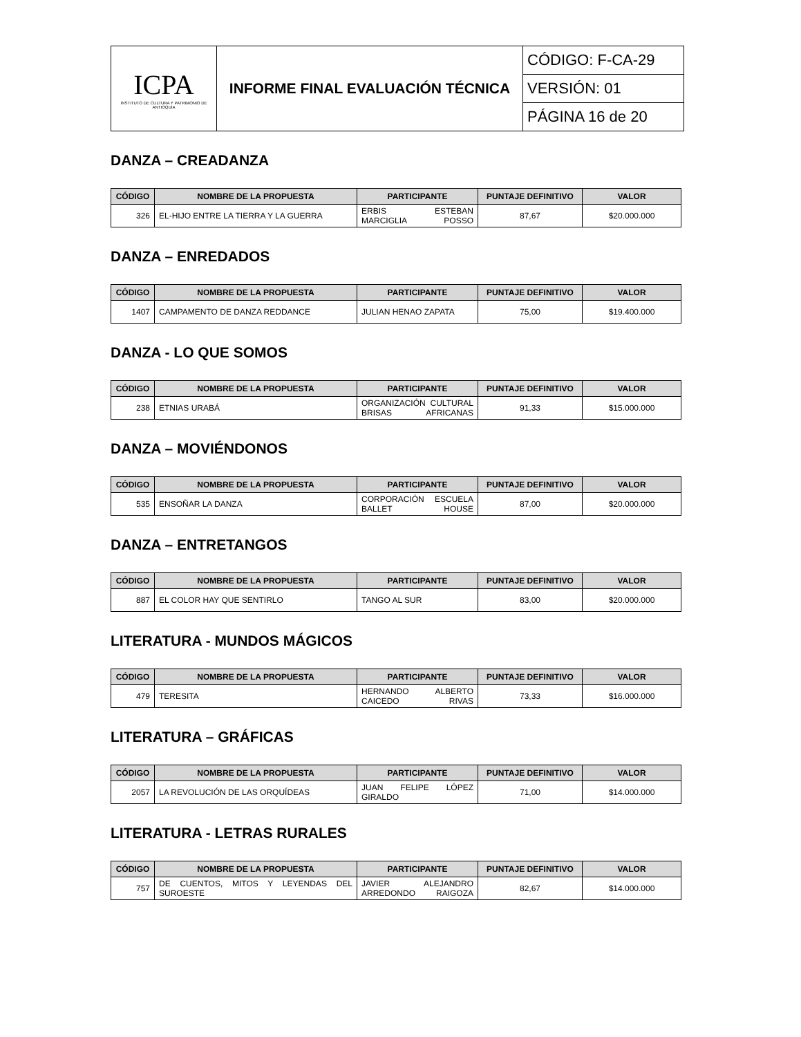| ICPA INSTITUTO DE CULTURA Y PATRIMONIO DE ANTIOQUIA | INFORME FINAL EVALUACIÓN TÉCNICA | CÓDIGO: F-CA-29 |
| | | VERSIÓN: 01 |
| | | PÁGINA 16 de 20 |
DANZA – CREADANZA
| CÓDIGO | NOMBRE DE LA PROPUESTA | PARTICIPANTE | PUNTAJE DEFINITIVO | VALOR |
| --- | --- | --- | --- | --- |
| 326 | EL-HIJO ENTRE LA TIERRA Y LA GUERRA | ERBIS ESTEBAN MARCIGLIA POSSO | 87,67 | $20.000.000 |
DANZA – ENREDADOS
| CÓDIGO | NOMBRE DE LA PROPUESTA | PARTICIPANTE | PUNTAJE DEFINITIVO | VALOR |
| --- | --- | --- | --- | --- |
| 1407 | CAMPAMENTO DE DANZA REDDANCE | JULIAN HENAO ZAPATA | 75,00 | $19.400.000 |
DANZA - LO QUE SOMOS
| CÓDIGO | NOMBRE DE LA PROPUESTA | PARTICIPANTE | PUNTAJE DEFINITIVO | VALOR |
| --- | --- | --- | --- | --- |
| 238 | ETNIAS URABÁ | ORGANIZACIÓN CULTURAL BRISAS AFRICANAS | 91,33 | $15.000.000 |
DANZA – MOVIÉNDONOS
| CÓDIGO | NOMBRE DE LA PROPUESTA | PARTICIPANTE | PUNTAJE DEFINITIVO | VALOR |
| --- | --- | --- | --- | --- |
| 535 | ENSOÑAR LA DANZA | CORPORACIÓN ESCUELA BALLET HOUSE | 87,00 | $20.000.000 |
DANZA – ENTRETANGOS
| CÓDIGO | NOMBRE DE LA PROPUESTA | PARTICIPANTE | PUNTAJE DEFINITIVO | VALOR |
| --- | --- | --- | --- | --- |
| 887 | EL COLOR HAY QUE SENTIRLO | TANGO AL SUR | 83,00 | $20.000.000 |
LITERATURA - MUNDOS MÁGICOS
| CÓDIGO | NOMBRE DE LA PROPUESTA | PARTICIPANTE | PUNTAJE DEFINITIVO | VALOR |
| --- | --- | --- | --- | --- |
| 479 | TERESITA | HERNANDO ALBERTO CAICEDO RIVAS | 73,33 | $16.000.000 |
LITERATURA – GRÁFICAS
| CÓDIGO | NOMBRE DE LA PROPUESTA | PARTICIPANTE | PUNTAJE DEFINITIVO | VALOR |
| --- | --- | --- | --- | --- |
| 2057 | LA REVOLUCIÓN DE LAS ORQUÍDEAS | JUAN FELIPE LÓPEZ GIRALDO | 71,00 | $14.000.000 |
LITERATURA - LETRAS RURALES
| CÓDIGO | NOMBRE DE LA PROPUESTA | PARTICIPANTE | PUNTAJE DEFINITIVO | VALOR |
| --- | --- | --- | --- | --- |
| 757 | DE CUENTOS, MITOS Y LEYENDAS DEL SUROESTE | JAVIER ALEJANDRO ARREDONDO RAIGOZA | 82,67 | $14.000.000 |